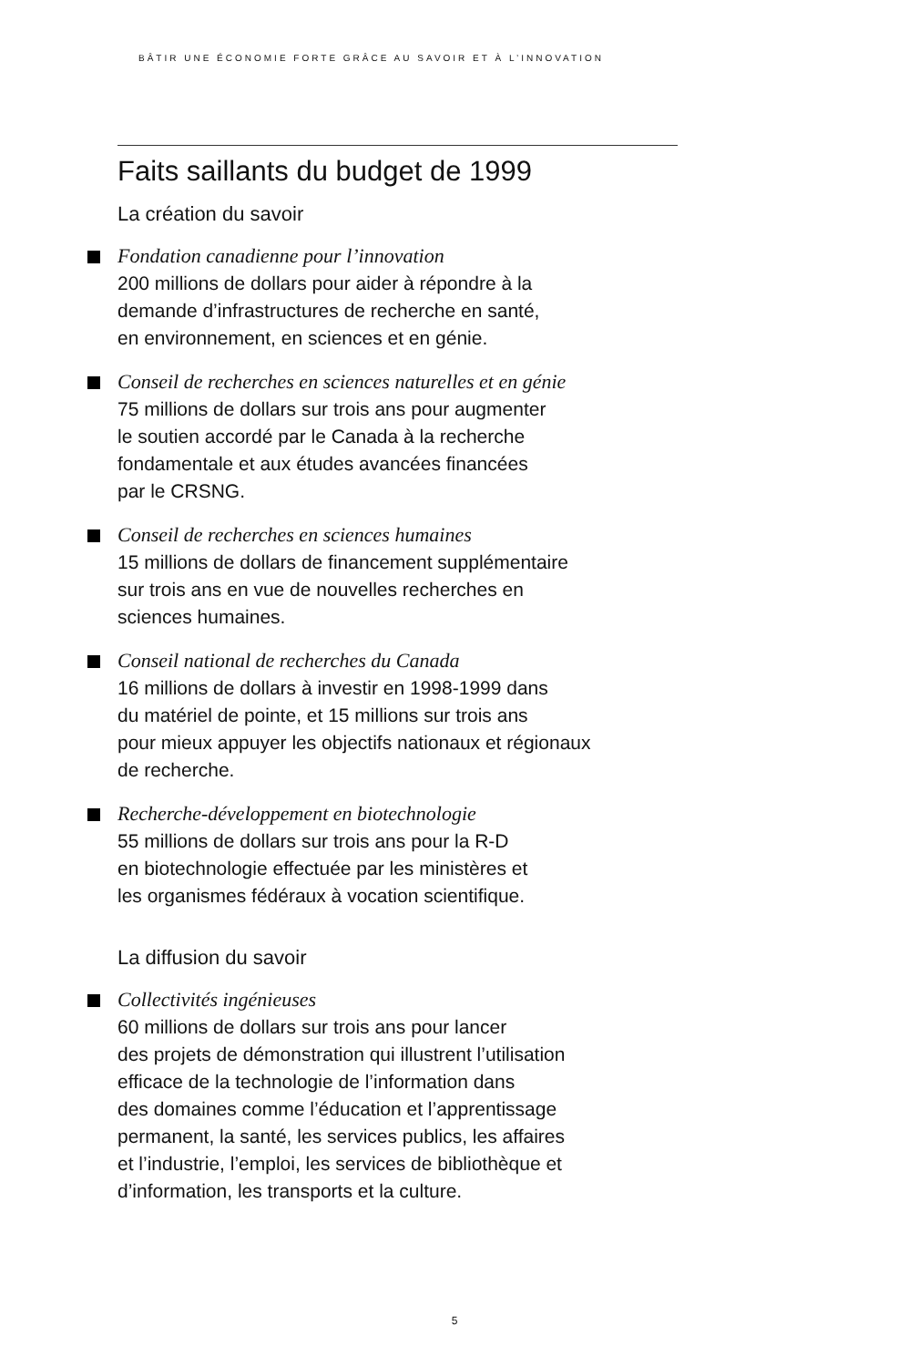BÂTIR UNE ÉCONOMIE FORTE GRÂCE AU SAVOIR ET À L’INNOVATION
Faits saillants du budget de 1999
La création du savoir
Fondation canadienne pour l’innovation
200 millions de dollars pour aider à répondre à la
demande d’infrastructures de recherche en santé,
en environnement, en sciences et en génie.
Conseil de recherches en sciences naturelles et en génie
75 millions de dollars sur trois ans pour augmenter
le soutien accordé par le Canada à la recherche
fondamentale et aux études avancées financées
par le CRSNG.
Conseil de recherches en sciences humaines
15 millions de dollars de financement supplémentaire
sur trois ans en vue de nouvelles recherches en
sciences humaines.
Conseil national de recherches du Canada
16 millions de dollars à investir en 1998-1999 dans
du matériel de pointe, et 15 millions sur trois ans
pour mieux appuyer les objectifs nationaux et régionaux
de recherche.
Recherche-développement en biotechnologie
55 millions de dollars sur trois ans pour la R-D
en biotechnologie effectuée par les ministères et
les organismes fédéraux à vocation scientifique.
La diffusion du savoir
Collectivités ingénieuses
60 millions de dollars sur trois ans pour lancer
des projets de démonstration qui illustrent l’utilisation
efficace de la technologie de l’information dans
des domaines comme l’éducation et l’apprentissage
permanent, la santé, les services publics, les affaires
et l’industrie, l’emploi, les services de bibliothèque et
d’information, les transports et la culture.
5